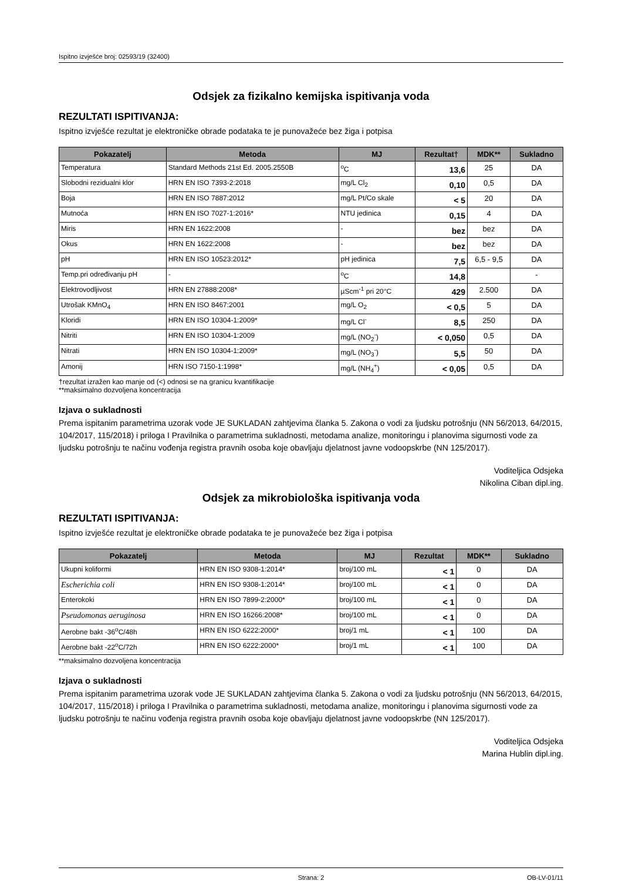Ispitno izvješće broj: 02593/19 (32400)
Odsjek za fizikalno kemijska ispitivanja voda
REZULTATI ISPITIVANJA:
Ispitno izvješće rezultat je elektroničke obrade podataka te je punovažeće bez žiga i potpisa
| Pokazatelj | Metoda | MJ | Rezultat† | MDK** | Sukladno |
| --- | --- | --- | --- | --- | --- |
| Temperatura | Standard Methods 21st Ed. 2005.2550B | <sup>o</sup> C | 13,6 | 25 | DA |
| Slobodni rezidualni klor | HRN EN ISO 7393-2:2018 | mg/L Cl<sub>2</sub> | 0,10 | 0,5 | DA |
| Boja | HRN EN ISO 7887:2012 | mg/L Pt/Co skale | < 5 | 20 | DA |
| Mutnoća | HRN EN ISO 7027-1:2016* | NTU jedinica | 0,15 | 4 | DA |
| Miris | HRN EN 1622:2008 | - | bez | bez | DA |
| Okus | HRN EN 1622:2008 | - | bez | bez | DA |
| pH | HRN EN ISO 10523:2012* | pH jedinica | 7,5 | 6,5 - 9,5 | DA |
| Temp.pri određivanju pH | - | <sup>o</sup> C | 14,8 | | - |
| Elektrovodljivost | HRN EN 27888:2008* | µScm<sup>-1</sup> pri 20°C | 429 | 2.500 | DA |
| Utrošak KMnO<sub>4</sub> | HRN EN ISO 8467:2001 | mg/L O<sub>2</sub> | < 0,5 | 5 | DA |
| Kloridi | HRN EN ISO 10304-1:2009* | mg/L Cl<sup>-</sup> | 8,5 | 250 | DA |
| Nitriti | HRN EN ISO 10304-1:2009 | mg/L (NO<sub>2</sub><sup>-</sup>) | < 0,050 | 0,5 | DA |
| Nitrati | HRN EN ISO 10304-1:2009* | mg/L (NO<sub>3</sub><sup>-</sup>) | 5,5 | 50 | DA |
| Amonij | HRN ISO 7150-1:1998* | mg/L (NH<sub>4</sub><sup>+</sup>) | < 0,05 | 0,5 | DA |
†rezultat izražen kao manje od (<) odnosi se na granicu kvantifikacije
**maksimalno dozvoljena koncentracija
Izjava o sukladnosti
Prema ispitanim parametrima uzorak vode JE SUKLADAN zahtjevima članka 5. Zakona o vodi za ljudsku potrošnju (NN 56/2013, 64/2015, 104/2017, 115/2018) i priloga I Pravilnika o parametrima sukladnosti, metodama analize, monitoringu i planovima sigurnosti vode za ljudsku potrošnju te načinu vođenja registra pravnih osoba koje obavljaju djelatnost javne vodoopskrbe (NN 125/2017).
Voditeljica Odsjeka
Nikolina Ciban dipl.ing.
Odsjek za mikrobiološka ispitivanja voda
REZULTATI ISPITIVANJA:
Ispitno izvješće rezultat je elektroničke obrade podataka te je punovažeće bez žiga i potpisa
| Pokazatelj | Metoda | MJ | Rezultat | MDK** | Sukladno |
| --- | --- | --- | --- | --- | --- |
| Ukupni koliformi | HRN EN ISO 9308-1:2014* | broj/100 mL | < 1 | 0 | DA |
| Escherichia coli | HRN EN ISO 9308-1:2014* | broj/100 mL | < 1 | 0 | DA |
| Enterokoki | HRN EN ISO 7899-2:2000* | broj/100 mL | < 1 | 0 | DA |
| Pseudomonas aeruginosa | HRN EN ISO 16266:2008* | broj/100 mL | < 1 | 0 | DA |
| Aerobne bakt -36<sup>o</sup>C/48h | HRN EN ISO 6222:2000* | broj/1 mL | < 1 | 100 | DA |
| Aerobne bakt -22<sup>o</sup>C/72h | HRN EN ISO 6222:2000* | broj/1 mL | < 1 | 100 | DA |
**maksimalno dozvoljena koncentracija
Izjava o sukladnosti
Prema ispitanim parametrima uzorak vode JE SUKLADAN zahtjevima članka 5. Zakona o vodi za ljudsku potrošnju (NN 56/2013, 64/2015, 104/2017, 115/2018) i priloga I Pravilnika o parametrima sukladnosti, metodama analize, monitoringu i planovima sigurnosti vode za ljudsku potrošnju te načinu vođenja registra pravnih osoba koje obavljaju djelatnost javne vodoopskrbe (NN 125/2017).
Voditeljica Odsjeka
Marina Hublin dipl.ing.
Strana: 2 OB-LV-01/11